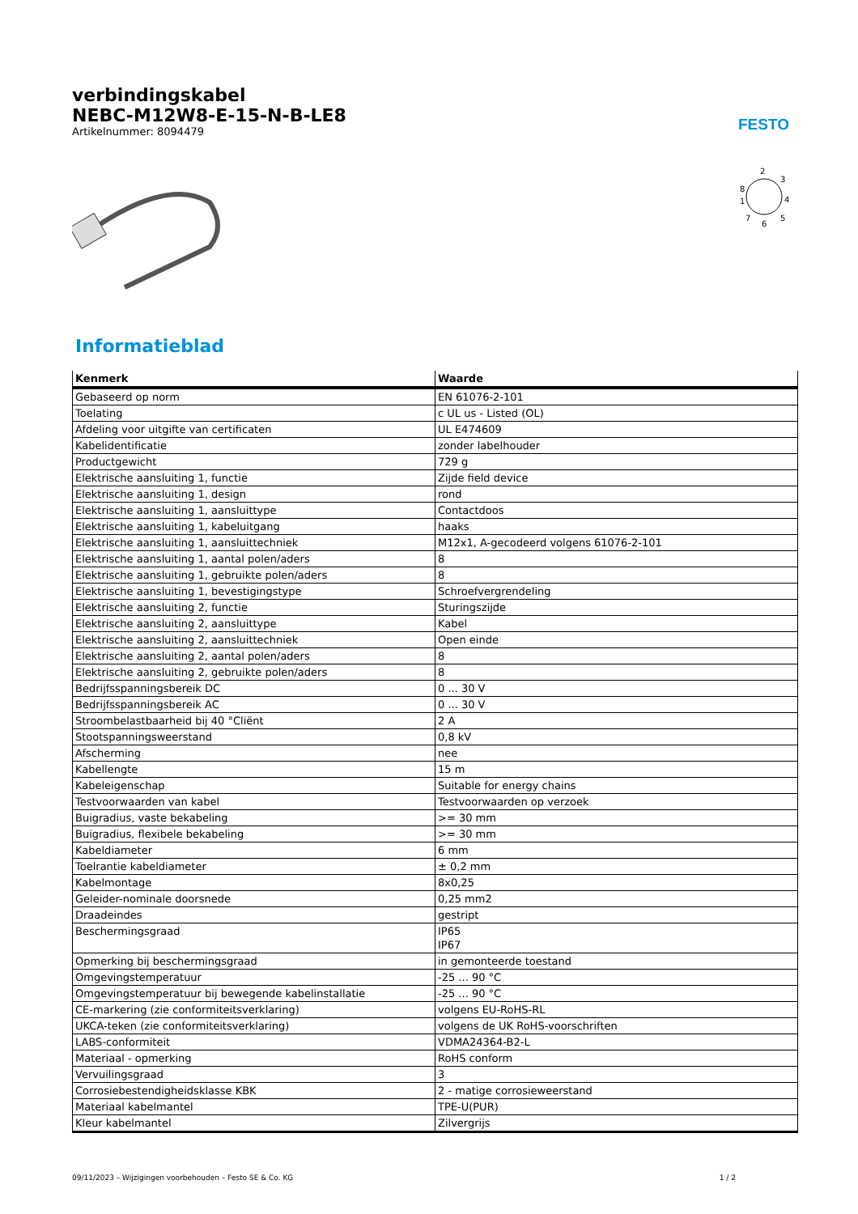FESTO
verbindingskabel
NEBC-M12W8-E-15-N-B-LE8
Artikelnummer: 8094479
2
3
4
8
1
7
6
5
Informatieblad
| Kenmerk | Waarde |
| --- | --- |
| Gebaseerd op norm | EN 61076-2-101 |
| Toelating | c UL us - Listed (OL) |
| Afdeling voor uitgifte van certificaten | UL E474609 |
| Kabelidentificatie | zonder labelhouder |
| Productgewicht | 729 g |
| Elektrische aansluiting 1, functie | Zijde field device |
| Elektrische aansluiting 1, design | rond |
| Elektrische aansluiting 1, aansluittype | Contactdoos |
| Elektrische aansluiting 1, kabeluitgang | haaks |
| Elektrische aansluiting 1, aansluittechniek | M12x1, A-gecodeerd volgens 61076-2-101 |
| Elektrische aansluiting 1, aantal polen/aders | 8 |
| Elektrische aansluiting 1, gebruikte polen/aders | 8 |
| Elektrische aansluiting 1, bevestigingstype | Schroefvergrendeling |
| Elektrische aansluiting 2, functie | Sturingszijde |
| Elektrische aansluiting 2, aansluittype | Kabel |
| Elektrische aansluiting 2, aansluittechniek | Open einde |
| Elektrische aansluiting 2, aantal polen/aders | 8 |
| Elektrische aansluiting 2, gebruikte polen/aders | 8 |
| Bedrijfsspanningsbereik DC | 0 ... 30 V |
| Bedrijfsspanningsbereik AC | 0 ... 30 V |
| Stroombelastbaarheid bij 40 °Cliënt | 2 A |
| Stootspanningsweerstand | 0,8 kV |
| Afscherming | nee |
| Kabellengte | 15 m |
| Kabeleigenschap | Suitable for energy chains |
| Testvoorwaarden van kabel | Testvoorwaarden op verzoek |
| Buigradius, vaste bekabeling | >= 30 mm |
| Buigradius, flexibele bekabeling | >= 30 mm |
| Kabeldiameter | 6 mm |
| Toelrantie kabeldiameter | ± 0,2 mm |
| Kabelmontage | 8x0,25 |
| Geleider-nominale doorsnede | 0,25 mm2 |
| Draadeindes | gestript |
| Beschermingsgraad | IP65 IP67 |
| Opmerking bij beschermingsgraad | in gemonteerde toestand |
| Omgevingstemperatuur | -25 ... 90 °C |
| Omgevingstemperatuur bij bewegende kabelinstallatie | -25 ... 90 °C |
| CE-markering (zie conformiteitsverklaring) | volgens EU-RoHS-RL |
| UKCA-teken (zie conformiteitsverklaring) | volgens de UK RoHS-voorschriften |
| LABS-conformiteit | VDMA24364-B2-L |
| Materiaal - opmerking | RoHS conform |
| Vervuilingsgraad | 3 |
| Corrosiebestendigheidsklasse KBK | 2 - matige corrosieweerstand |
| Materiaal kabelmantel | TPE-U(PUR) |
| Kleur kabelmantel | Zilvergrijs |
09/11/2023 – Wijzigingen voorbehouden – Festo SE & Co. KG 1 / 2